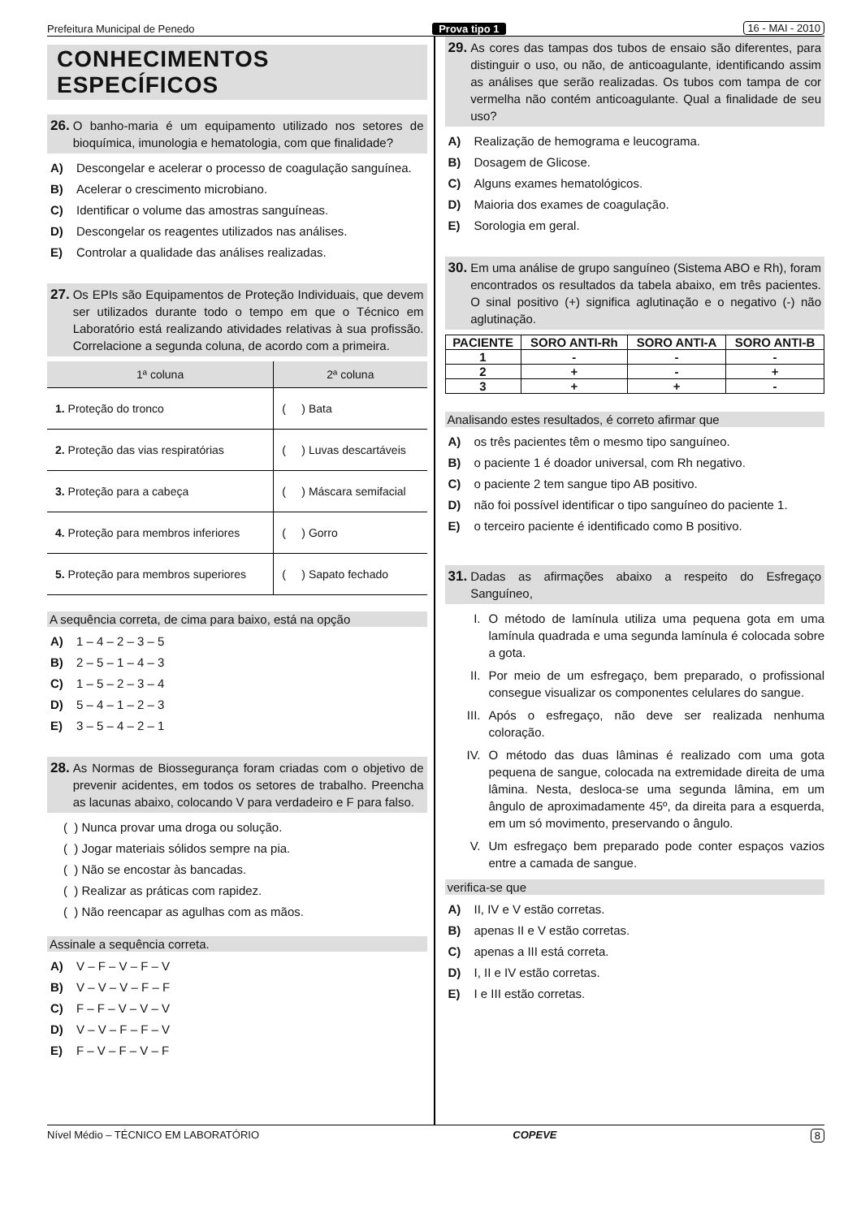Prefeitura Municipal de Penedo Prova tipo 1 16 - MAI - 2010
CONHECIMENTOS ESPECÍFICOS
26. O banho-maria é um equipamento utilizado nos setores de bioquímica, imunologia e hematologia, com que finalidade?
A) Descongelar e acelerar o processo de coagulação sanguínea.
B) Acelerar o crescimento microbiano.
C) Identificar o volume das amostras sanguíneas.
D) Descongelar os reagentes utilizados nas análises.
E) Controlar a qualidade das análises realizadas.
27. Os EPIs são Equipamentos de Proteção Individuais, que devem ser utilizados durante todo o tempo em que o Técnico em Laboratório está realizando atividades relativas à sua profissão. Correlacione a segunda coluna, de acordo com a primeira.
| 1ª coluna | 2ª coluna |
| --- | --- |
| 1. Proteção do tronco | ( ) Bata |
| 2. Proteção das vias respiratórias | ( ) Luvas descartáveis |
| 3. Proteção para a cabeça | ( ) Máscara semifacial |
| 4. Proteção para membros inferiores | ( ) Gorro |
| 5. Proteção para membros superiores | ( ) Sapato fechado |
A sequência correta, de cima para baixo, está na opção
A) 1 – 4 – 2 – 3 – 5
B) 2 – 5 – 1 – 4 – 3
C) 1 – 5 – 2 – 3 – 4
D) 5 – 4 – 1 – 2 – 3
E) 3 – 5 – 4 – 2 – 1
28. As Normas de Biossegurança foram criadas com o objetivo de prevenir acidentes, em todos os setores de trabalho. Preencha as lacunas abaixo, colocando V para verdadeiro e F para falso.
( ) Nunca provar uma droga ou solução.
( ) Jogar materiais sólidos sempre na pia.
( ) Não se encostar às bancadas.
( ) Realizar as práticas com rapidez.
( ) Não reencapar as agulhas com as mãos.
Assinale a sequência correta.
A) V – F – V – F – V
B) V – V – V – F – F
C) F – F – V – V – V
D) V – V – F – F – V
E) F – V – F – V – F
29. As cores das tampas dos tubos de ensaio são diferentes, para distinguir o uso, ou não, de anticoagulante, identificando assim as análises que serão realizadas. Os tubos com tampa de cor vermelha não contém anticoagulante. Qual a finalidade de seu uso?
A) Realização de hemograma e leucograma.
B) Dosagem de Glicose.
C) Alguns exames hematológicos.
D) Maioria dos exames de coagulação.
E) Sorologia em geral.
30. Em uma análise de grupo sanguíneo (Sistema ABO e Rh), foram encontrados os resultados da tabela abaixo, em três pacientes. O sinal positivo (+) significa aglutinação e o negativo (-) não aglutinação.
| PACIENTE | SORO ANTI-Rh | SORO ANTI-A | SORO ANTI-B |
| --- | --- | --- | --- |
| 1 | - | - | - |
| 2 | + | - | + |
| 3 | + | + | - |
Analisando estes resultados, é correto afirmar que
A) os três pacientes têm o mesmo tipo sanguíneo.
B) o paciente 1 é doador universal, com Rh negativo.
C) o paciente 2 tem sangue tipo AB positivo.
D) não foi possível identificar o tipo sanguíneo do paciente 1.
E) o terceiro paciente é identificado como B positivo.
31. Dadas as afirmações abaixo a respeito do Esfregaço Sanguíneo,
I. O método de lamínula utiliza uma pequena gota em uma lamínula quadrada e uma segunda lamínula é colocada sobre a gota.
II. Por meio de um esfregaço, bem preparado, o profissional consegue visualizar os componentes celulares do sangue.
III. Após o esfregaço, não deve ser realizada nenhuma coloração.
IV. O método das duas lâminas é realizado com uma gota pequena de sangue, colocada na extremidade direita de uma lâmina. Nesta, desloca-se uma segunda lâmina, em um ângulo de aproximadamente 45º, da direita para a esquerda, em um só movimento, preservando o ângulo.
V. Um esfregaço bem preparado pode conter espaços vazios entre a camada de sangue.
verifica-se que
A) II, IV e V estão corretas.
B) apenas II e V estão corretas.
C) apenas a III está correta.
D) I, II e IV estão corretas.
E) I e III estão corretas.
Nível Médio – TÉCNICO EM LABORATÓRIO COPEVE 8